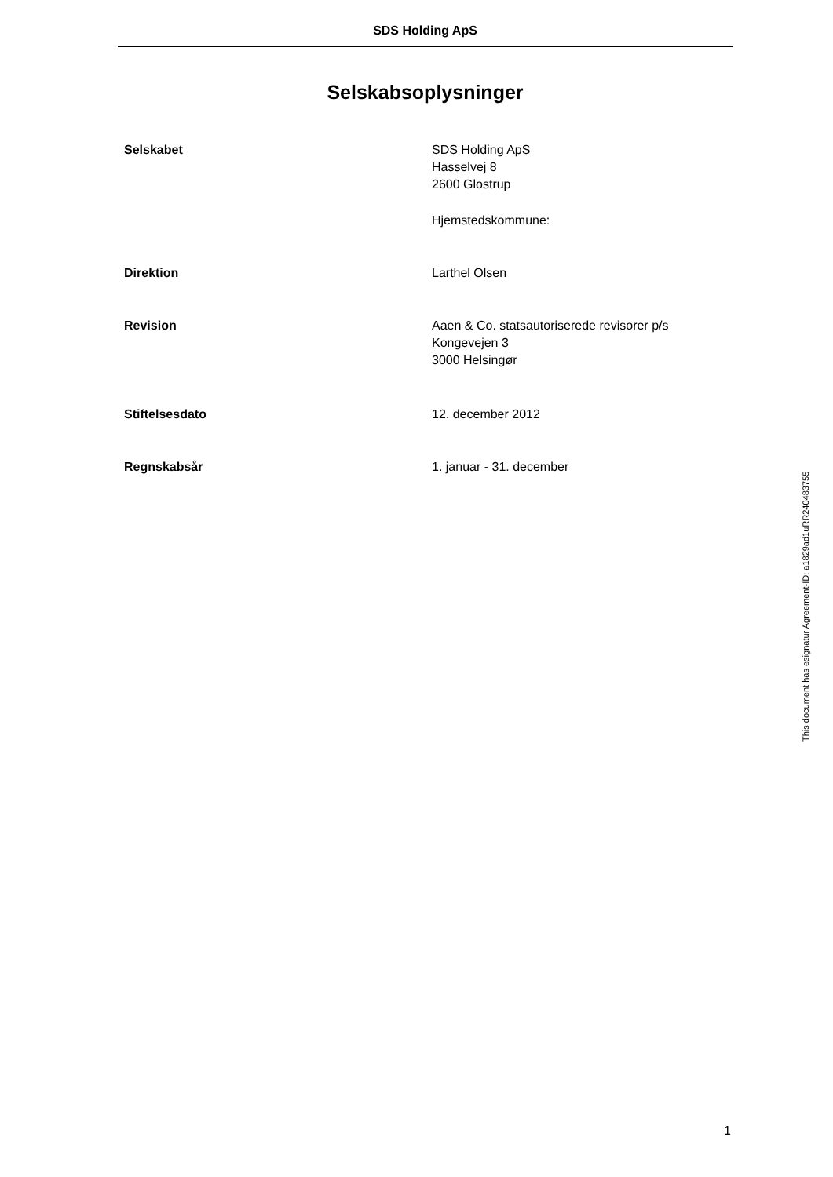SDS Holding ApS
Selskabsoplysninger
Selskabet SDS Holding ApS
Hasselvej 8
2600 Glostrup
Hjemstedskommune:
Direktion Larthel Olsen
Revision Aaen & Co. statsautoriserede revisorer p/s
Kongevejen 3
3000 Helsingør
Stiftelsesdato 12. december 2012
Regnskabsår 1. januar - 31. december
This document has esignatur Agreement-ID: a1829ad1uRR240483755
1